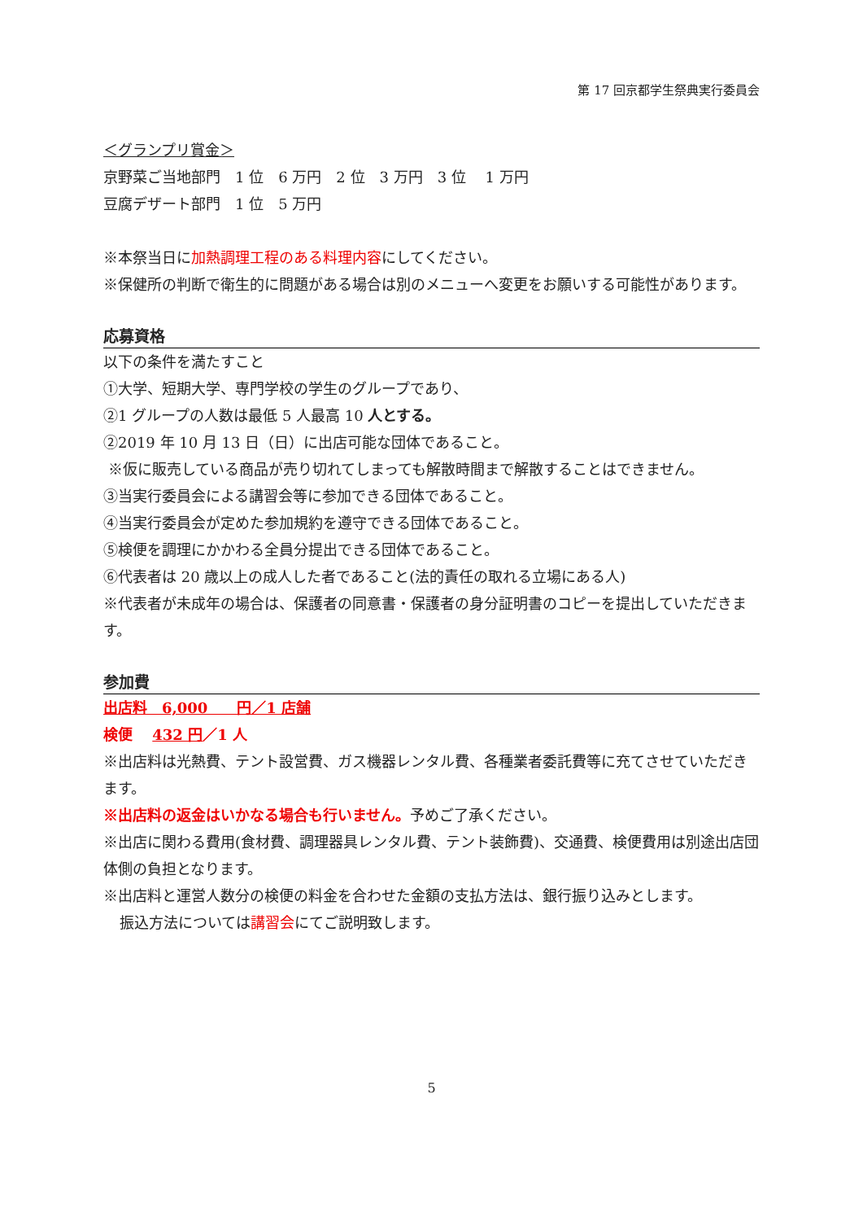第 17 回京都学生祭典実行委員会
＜グランプリ賞金＞
京野菜ご当地部門　1 位　6 万円　2 位　3 万円　3 位　 1 万円
豆腐デザート部門　1 位　5 万円
※本祭当日に加熱調理工程のある料理内容にしてください。
※保健所の判断で衛生的に問題がある場合は別のメニューへ変更をお願いする可能性があります。
応募資格
以下の条件を満たすこと
①大学、短期大学、専門学校の学生のグループであり、
②1 グループの人数は最低 5 人最高 10 人とする。
②2019 年 10 月 13 日（日）に出店可能な団体であること。
※仮に販売している商品が売り切れてしまっても解散時間まで解散することはできません。
③当実行委員会による講習会等に参加できる団体であること。
④当実行委員会が定めた参加規約を遵守できる団体であること。
⑤検便を調理にかかわる全員分提出できる団体であること。
⑥代表者は 20 歳以上の成人した者であること(法的責任の取れる立場にある人)
※代表者が未成年の場合は、保護者の同意書・保護者の身分証明書のコピーを提出していただきます。
参加費
出店料　6,000　　円／1 店舗
検便　 432 円／1 人
※出店料は光熱費、テント設営費、ガス機器レンタル費、各種業者委託費等に充てさせていただきます。
※出店料の返金はいかなる場合も行いません。予めご了承ください。
※出店に関わる費用(食材費、調理器具レンタル費、テント装飾費)、交通費、検便費用は別途出店団体側の負担となります。
※出店料と運営人数分の検便の料金を合わせた金額の支払方法は、銀行振り込みとします。
振込方法については講習会にてご説明致します。
5